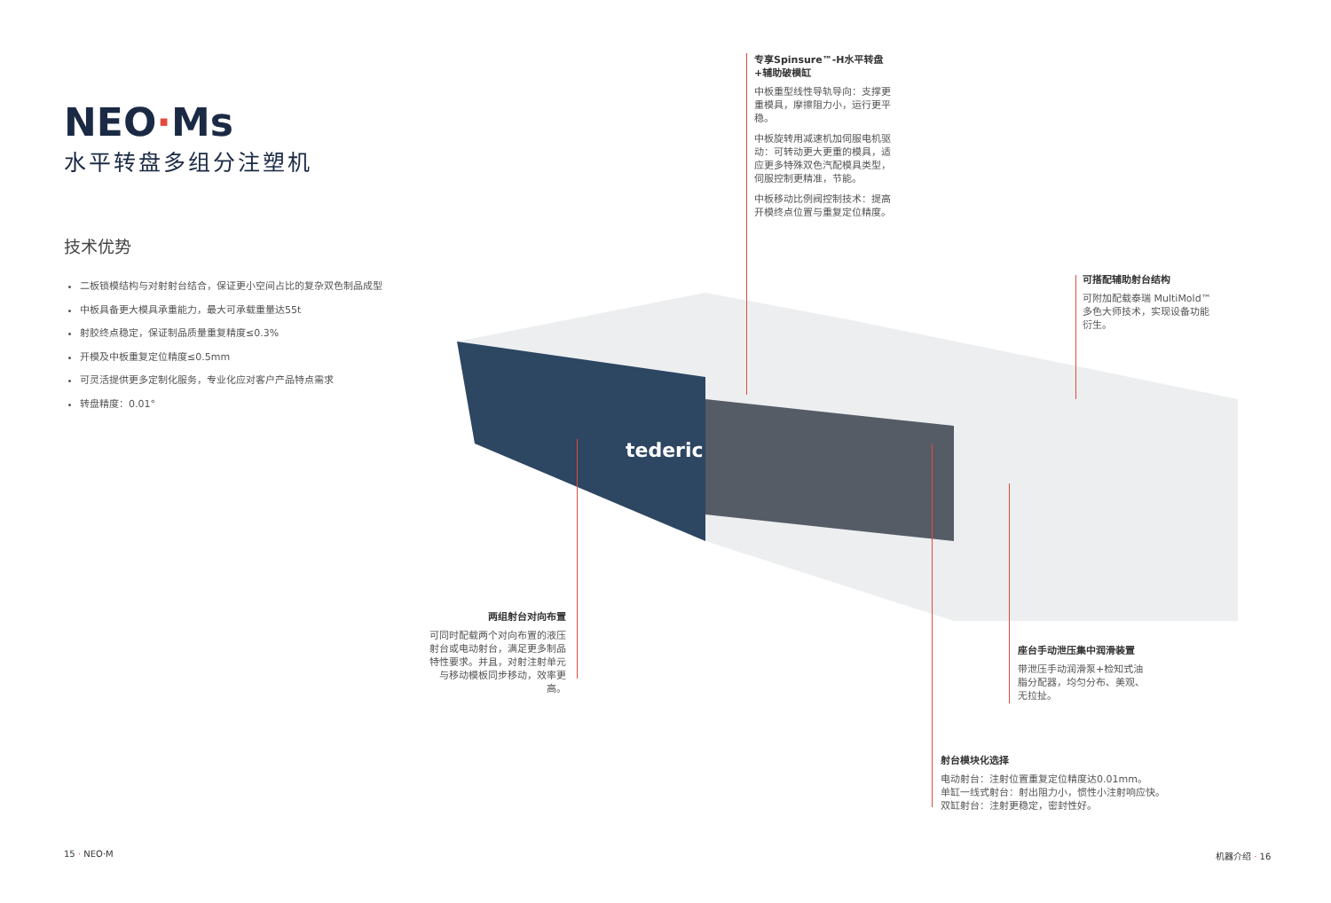NEO·Ms
水平转盘多组分注塑机
技术优势
二板锁模结构与对射射台结合，保证更小空间占比的复杂双色制品成型
中板具备更大模具承重能力，最大可承载重量达55t
射胶终点稳定，保证制品质量重复精度≤0.3%
开模及中板重复定位精度≤0.5mm
可灵活提供更多定制化服务，专业化应对客户产品特点需求
转盘精度：0.01°
tederic
专享Spinsure™-H水平转盘+辅助破模缸
中板重型线性导轨导向：支撑更重模具，摩擦阻力小，运行更平稳。
中板旋转用减速机加伺服电机驱动：可转动更大更重的模具，适应更多特殊双色汽配模具类型，伺服控制更精准，节能。
中板移动比例阀控制技术：提高开模终点位置与重复定位精度。
可搭配辅助射台结构
可附加配载泰瑞 MultiMold™多色大师技术，实现设备功能衍生。
两组射台对向布置
可同时配载两个对向布置的液压射台或电动射台，满足更多制品特性要求。并且，对射注射单元与移动模板同步移动，效率更高。
座台手动泄压集中润滑装置
带泄压手动润滑泵+检知式油脂分配器，均匀分布、美观、无拉扯。
射台模块化选择
电动射台：注射位置重复定位精度达0.01mm。
单缸一线式射台：射出阻力小，惯性小注射响应快。
双缸射台：注射更稳定，密封性好。
15 · NEO·M 机器介绍 · 16